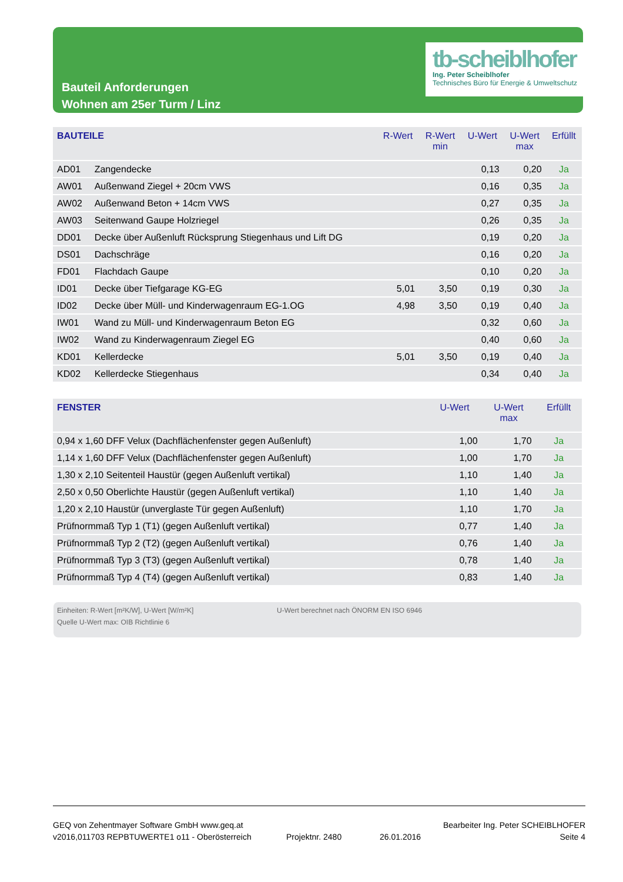Bauteil Anforderungen
Wohnen am 25er Turm / Linz
tb-scheiblhofer
Ing. Peter Scheiblhofer
Technisches Büro für Energie & Umweltschutz
| BAUTEILE | | R-Wert | R-Wert min | U-Wert | U-Wert max | Erfüllt |
| --- | --- | --- | --- | --- | --- | --- |
| AD01 | Zangendecke | | | 0,13 | 0,20 | Ja |
| AW01 | Außenwand Ziegel + 20cm VWS | | | 0,16 | 0,35 | Ja |
| AW02 | Außenwand Beton + 14cm VWS | | | 0,27 | 0,35 | Ja |
| AW03 | Seitenwand Gaupe Holzriegel | | | 0,26 | 0,35 | Ja |
| DD01 | Decke über Außenluft Rücksprung Stiegenhaus und Lift DG | | | 0,19 | 0,20 | Ja |
| DS01 | Dachschräge | | | 0,16 | 0,20 | Ja |
| FD01 | Flachdach Gaupe | | | 0,10 | 0,20 | Ja |
| ID01 | Decke über Tiefgarage KG-EG | 5,01 | 3,50 | 0,19 | 0,30 | Ja |
| ID02 | Decke über Müll- und Kinderwagenraum EG-1.OG | 4,98 | 3,50 | 0,19 | 0,40 | Ja |
| IW01 | Wand zu Müll- und Kinderwagenraum Beton EG | | | 0,32 | 0,60 | Ja |
| IW02 | Wand zu Kinderwagenraum Ziegel EG | | | 0,40 | 0,60 | Ja |
| KD01 | Kellerdecke | 5,01 | 3,50 | 0,19 | 0,40 | Ja |
| KD02 | Kellerdecke Stiegenhaus | | | 0,34 | 0,40 | Ja |
| FENSTER | U-Wert | U-Wert max | Erfüllt |
| --- | --- | --- | --- |
| 0,94 x 1,60 DFF Velux (Dachflächenfenster gegen Außenluft) | 1,00 | 1,70 | Ja |
| 1,14 x 1,60 DFF Velux (Dachflächenfenster gegen Außenluft) | 1,00 | 1,70 | Ja |
| 1,30 x 2,10 Seitenteil Haustür (gegen Außenluft vertikal) | 1,10 | 1,40 | Ja |
| 2,50 x 0,50 Oberlichte Haustür (gegen Außenluft vertikal) | 1,10 | 1,40 | Ja |
| 1,20 x 2,10 Haustür (unverglaste Tür gegen Außenluft) | 1,10 | 1,70 | Ja |
| Prüfnormmaß Typ 1 (T1) (gegen Außenluft vertikal) | 0,77 | 1,40 | Ja |
| Prüfnormmaß Typ 2 (T2) (gegen Außenluft vertikal) | 0,76 | 1,40 | Ja |
| Prüfnormmaß Typ 3 (T3) (gegen Außenluft vertikal) | 0,78 | 1,40 | Ja |
| Prüfnormmaß Typ 4 (T4) (gegen Außenluft vertikal) | 0,83 | 1,40 | Ja |
Einheiten: R-Wert [m²K/W], U-Wert [W/m²K]
Quelle U-Wert max: OIB Richtlinie 6
U-Wert berechnet nach ÖNORM EN ISO 6946
GEQ von Zehentmayer Software GmbH www.geq.at Bearbeiter Ing. Peter SCHEIBLHOFER
v2016,011703 REPBTUWERTE1 o11 - Oberösterreich Projektnr. 2480 26.01.2016 Seite 4